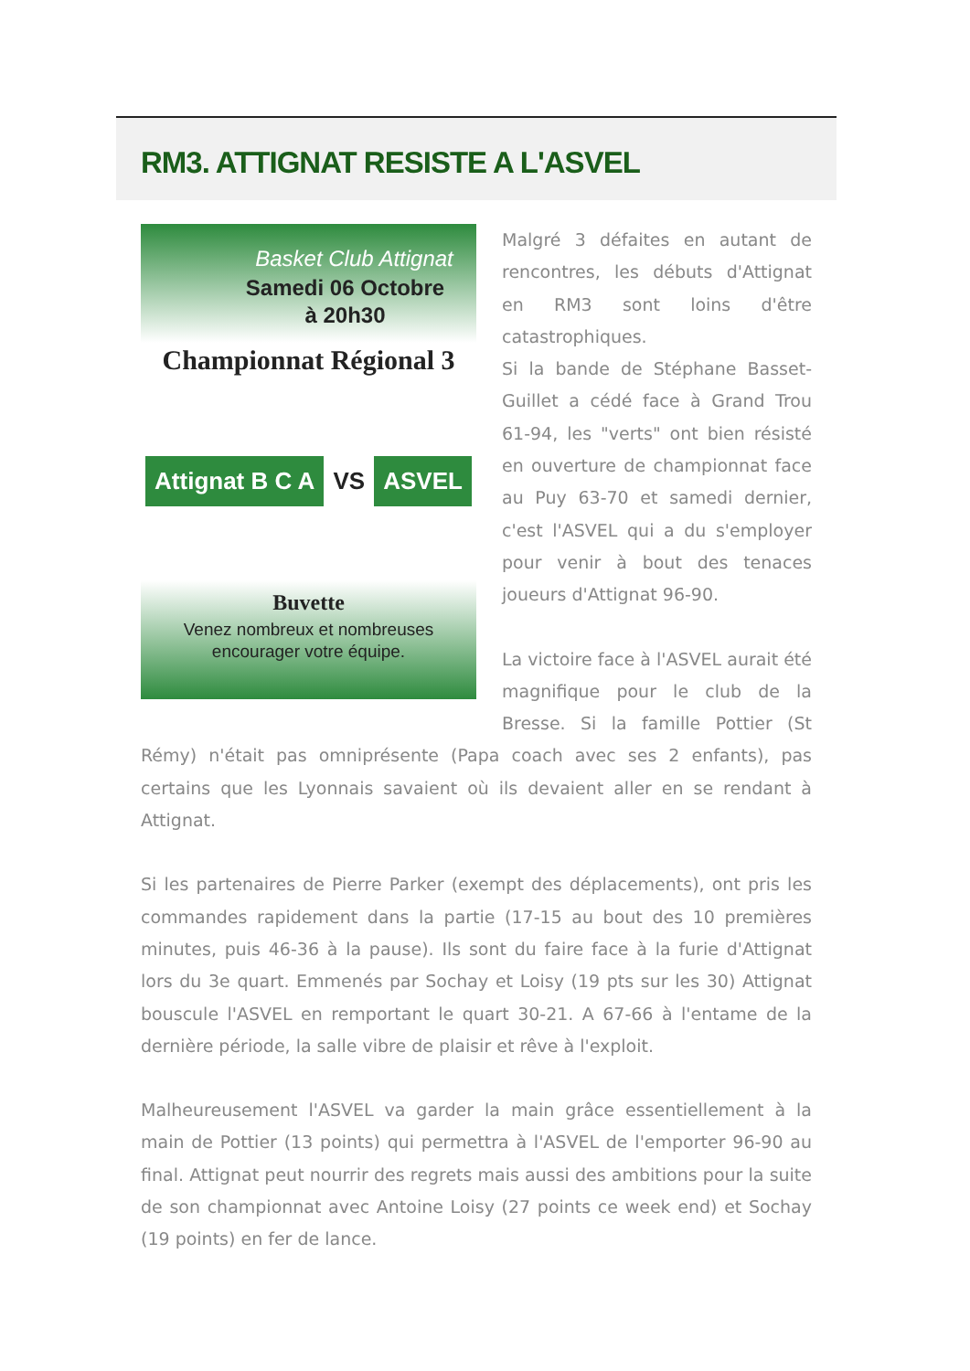RM3. ATTIGNAT RESISTE A L'ASVEL
Basket Club Attignat
Samedi 06 Octobre
à 20h30
Championnat Régional 3
Attignat B C A VS ASVEL
Buvette
Venez nombreux et nombreuses
encourager votre équipe.
Malgré 3 défaites en autant de rencontres, les débuts d'Attignat en RM3 sont loins d'être catastrophiques.
Si la bande de Stéphane Basset-Guillet a cédé face à Grand Trou 61-94, les "verts" ont bien résisté en ouverture de championnat face au Puy 63-70 et samedi dernier, c'est l'ASVEL qui a du s'employer pour venir à bout des tenaces joueurs d'Attignat 96-90.
La victoire face à l'ASVEL aurait été magnifique pour le club de la Bresse. Si la famille Pottier (St Rémy) n'était pas omniprésente (Papa coach avec ses 2 enfants), pas certains que les Lyonnais savaient où ils devaient aller en se rendant à Attignat.
Si les partenaires de Pierre Parker (exempt des déplacements), ont pris les commandes rapidement dans la partie (17-15 au bout des 10 premières minutes, puis 46-36 à la pause). Ils sont du faire face à la furie d'Attignat lors du 3e quart. Emmenés par Sochay et Loisy (19 pts sur les 30) Attignat bouscule l'ASVEL en remportant le quart 30-21. A 67-66 à l'entame de la dernière période, la salle vibre de plaisir et rêve à l'exploit.
Malheureusement l'ASVEL va garder la main grâce essentiellement à la main de Pottier (13 points) qui permettra à l'ASVEL de l'emporter 96-90 au final. Attignat peut nourrir des regrets mais aussi des ambitions pour la suite de son championnat avec Antoine Loisy (27 points ce week end) et Sochay (19 points) en fer de lance.